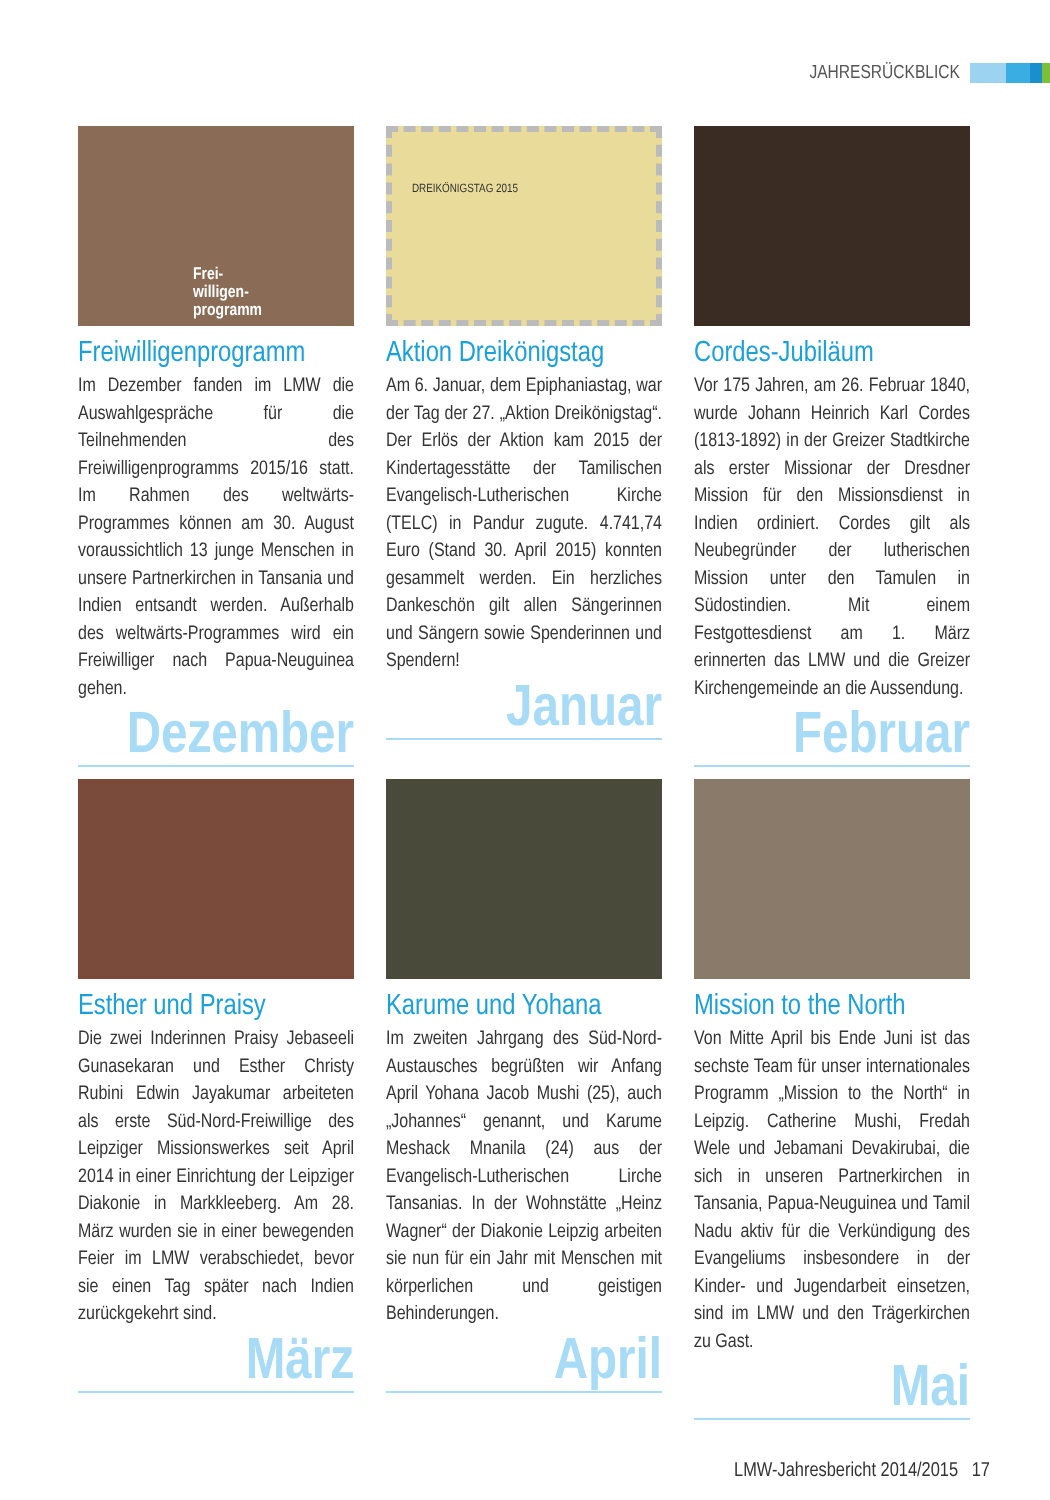JAHRESRÜCKBLICK
Frei-
willigen-
programm
Freiwilligenprogramm
Im Dezember fanden im LMW die Auswahlgespräche für die Teilnehmenden des Freiwilligenprogramms 2015/16 statt. Im Rahmen des weltwärts-Programmes können am 30. August voraussichtlich 13 junge Menschen in unsere Partnerkirchen in Tansania und Indien entsandt werden. Außerhalb des weltwärts-Programmes wird ein Freiwilliger nach Papua-Neuguinea gehen.
Dezember
DREIKÖNIGSTAG 2015
Aktion Dreikönigstag
Am 6. Januar, dem Epiphaniastag, war der Tag der 27. „Aktion Dreikönigstag“. Der Erlös der Aktion kam 2015 der Kindertagesstätte der Tamilischen Evangelisch-Lutherischen Kirche (TELC) in Pandur zugute. 4.741,74 Euro (Stand 30. April 2015) konnten gesammelt werden. Ein herzliches Dankeschön gilt allen Sängerinnen und Sängern sowie Spenderinnen und Spendern!
Januar
Cordes-Jubiläum
Vor 175 Jahren, am 26. Februar 1840, wurde Johann Heinrich Karl Cordes (1813-1892) in der Greizer Stadtkirche als erster Missionar der Dresdner Mission für den Missionsdienst in Indien ordiniert. Cordes gilt als Neubegründer der lutherischen Mission unter den Tamulen in Südostindien. Mit einem Festgottesdienst am 1. März erinnerten das LMW und die Greizer Kirchengemeinde an die Aussendung.
Februar
Esther und Praisy
Die zwei Inderinnen Praisy Jebaseeli Gunasekaran und Esther Christy Rubini Edwin Jayakumar arbeiteten als erste Süd-Nord-Freiwillige des Leipziger Missionswerkes seit April 2014 in einer Einrichtung der Leipziger Diakonie in Markkleeberg. Am 28. März wurden sie in einer bewegenden Feier im LMW verabschiedet, bevor sie einen Tag später nach Indien zurückgekehrt sind.
März
Karume und Yohana
Im zweiten Jahrgang des Süd-Nord-Austausches begrüßten wir Anfang April Yohana Jacob Mushi (25), auch „Johannes“ genannt, und Karume Meshack Mnanila (24) aus der Evangelisch-Lutherischen Lirche Tansanias. In der Wohnstätte „Heinz Wagner“ der Diakonie Leipzig arbeiten sie nun für ein Jahr mit Menschen mit körperlichen und geistigen Behinderungen.
April
Mission to the North
Von Mitte April bis Ende Juni ist das sechste Team für unser internationales Programm „Mission to the North“ in Leipzig. Catherine Mushi, Fredah Wele und Jebamani Devakirubai, die sich in unseren Partnerkirchen in Tansania, Papua-Neuguinea und Tamil Nadu aktiv für die Verkündigung des Evangeliums insbesondere in der Kinder- und Jugendarbeit einsetzen, sind im LMW und den Trägerkirchen zu Gast.
Mai
LMW-Jahresbericht 2014/2015 17